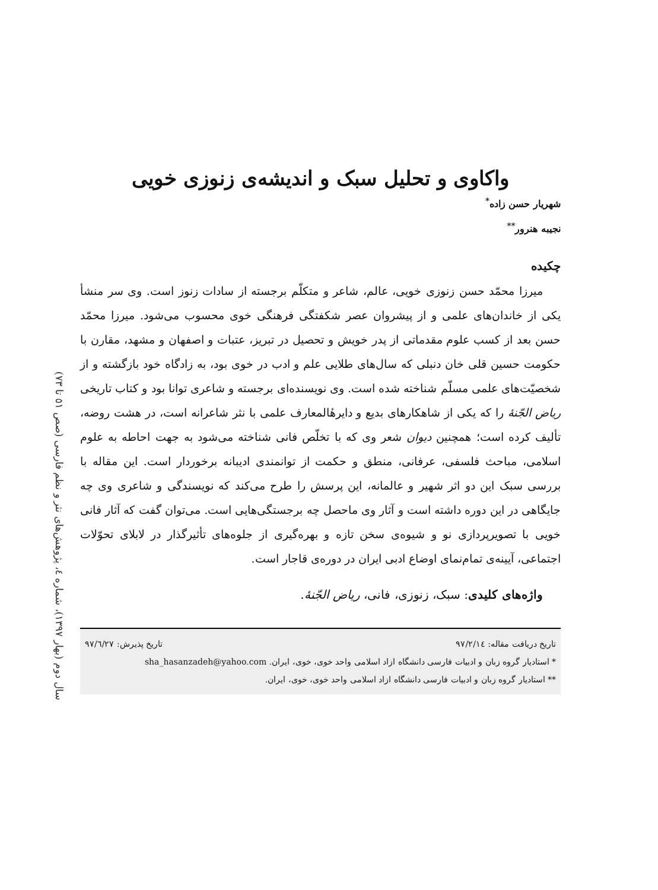سال دوم (بهار ۱۳۹۷)، شماره ٤، پژوهش‌های نثر و نظم فارسی (صص ٥۱ تا ۷۳)
واکاوی و تحلیل سبک و اندیشه‌ی زنوزی خویی
شهریار حسن زاده<sup>*</sup>
نجیبه هنرور<sup>**</sup>
چکیده
میرزا محمّد حسن زنوزی خویی، عالم، شاعر و متکلّم برجسته از سادات زنوز است. وی سر منشأ یکی از خاندان‌های علمی و از پیشروان عصر شکفتگی فرهنگی خوی محسوب می‌شود. میرزا محمّد حسن بعد از کسب علوم مقدماتی از پدر خویش و تحصیل در تبریز، عتبات و اصفهان و مشهد، مقارن با حکومت حسین قلی خان دنبلی که سال‌های طلایی علم و ادب در خوی بود، به زادگاه خود بازگشته و از شخصیّت‌های علمی مسلّم شناخته شده است. وی نویسنده‌ای برجسته و شاعری توانا بود و کتاب تاریخی ریاض الجّنهٔ را که یکی از شاهکارهای بدیع و دایرهٔالمعارف علمی با نثر شاعرانه است، در هشت روضه، تألیف کرده است؛ همچنین دیوان شعر وی که با تخلّص فانی شناخته می‌شود به جهت احاطه به علوم اسلامی، مباحث فلسفی، عرفانی، منطق و حکمت از توانمندی ادیبانه برخوردار است. این مقاله با بررسی سبک این دو اثر شهیر و عالمانه، این پرسش را طرح می‌کند که نویسندگی و شاعری وی چه جایگاهی در این دوره داشته است و آثار وی ماحصل چه برجستگی‌هایی است. می‌توان گفت که آثار فانی خویی با تصویرپردازی نو و شیوه‌ی سخن تازه و بهره‌گیری از جلوه‌های تأثیرگذار در لابلای تحوّلات اجتماعی، آیینه‌ی تمام‌نمای اوضاع ادبی ایران در دوره‌ی قاجار است.
واژه‌های کلیدی: سبک، زنوزی، فانی، ریاض الجّنهٔ.
تاریخ دریافت مقاله: ۹۷/۲/۱٤ تاریخ پذیرش: ۹۷/٦/۲۷
* استادیار گروه زبان و ادبیات فارسی دانشگاه ازاد اسلامی واحد خوی، خوی، ایران. sha_hasanzadeh@yahoo.com
** استادیار گروه زبان و ادبیات فارسی دانشگاه ازاد اسلامی واحد خوی، خوی، ایران.